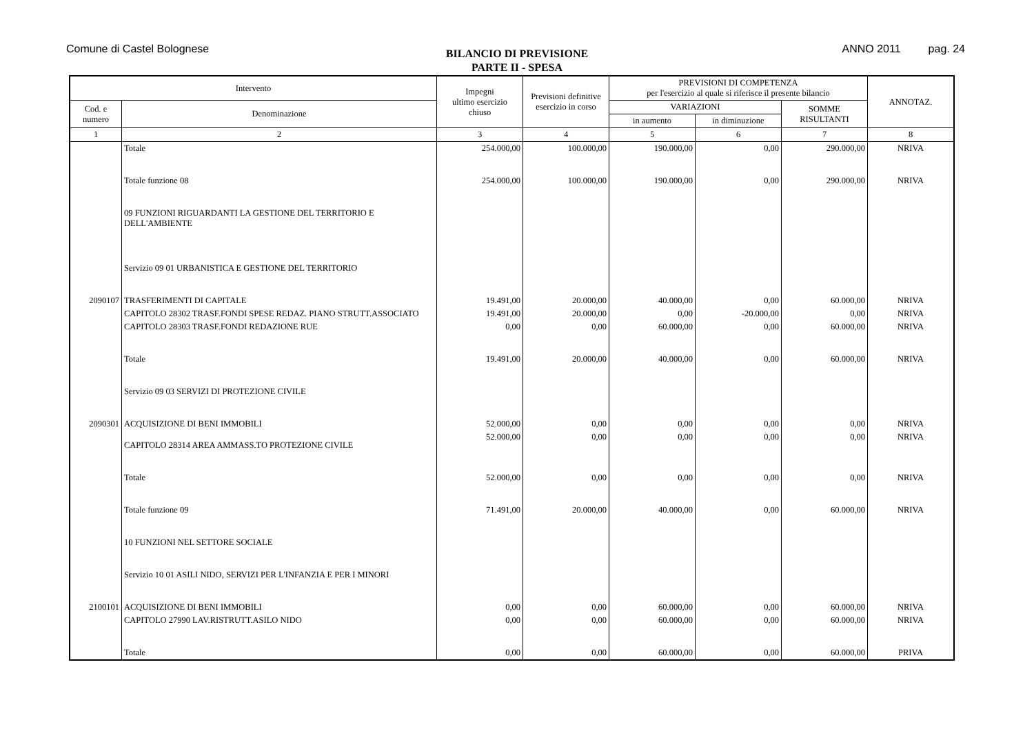Comune di Castel Bolognese
BILANCIO DI PREVISIONE
PARTE II - SPESA
ANNO 2011 pag. 24
| Intervento | | Impegni ultimo esercizio chiuso | Previsioni definitive esercizio in corso | PREVISIONI DI COMPETENZA per l'esercizio al quale si riferisce il presente bilancio | | | ANNOTAZ. |
| --- | --- | --- | --- | --- | --- | --- | --- |
| Cod. e numero | Denominazione | | | VARIAZIONI | | SOMME RISULTANTI | |
| | | | | in aumento | in diminuzione | | |
| 1 | 2 | 3 | 4 | 5 | 6 | 7 | 8 |
| | Totale | 254.000,00 | 100.000,00 | 190.000,00 | 0,00 | 290.000,00 | NRIVA |
| | Totale funzione 08 | 254.000,00 | 100.000,00 | 190.000,00 | 0,00 | 290.000,00 | NRIVA |
| | 09 FUNZIONI RIGUARDANTI LA GESTIONE DEL TERRITORIO E DELL'AMBIENTE | | | | | | |
| | Servizio 09 01 URBANISTICA E GESTIONE DEL TERRITORIO | | | | | | |
| 2090107 | TRASFERIMENTI DI CAPITALE | 19.491,00 | 20.000,00 | 40.000,00 | 0,00 | 60.000,00 | NRIVA |
| | CAPITOLO 28302 TRASF.FONDI SPESE REDAZ. PIANO STRUTT.ASSOCIATO | 19.491,00 | 20.000,00 | 0,00 | -20.000,00 | 0,00 | NRIVA |
| | CAPITOLO 28303 TRASF.FONDI REDAZIONE RUE | 0,00 | 0,00 | 60.000,00 | 0,00 | 60.000,00 | NRIVA |
| | Totale | 19.491,00 | 20.000,00 | 40.000,00 | 0,00 | 60.000,00 | NRIVA |
| | Servizio 09 03 SERVIZI DI PROTEZIONE CIVILE | | | | | | |
| 2090301 | ACQUISIZIONE DI BENI IMMOBILI | 52.000,00 | 0,00 | 0,00 | 0,00 | 0,00 | NRIVA |
| | CAPITOLO 28314 AREA AMMASS.TO PROTEZIONE CIVILE | 52.000,00 | 0,00 | 0,00 | 0,00 | 0,00 | NRIVA |
| | Totale | 52.000,00 | 0,00 | 0,00 | 0,00 | 0,00 | NRIVA |
| | Totale funzione 09 | 71.491,00 | 20.000,00 | 40.000,00 | 0,00 | 60.000,00 | NRIVA |
| | 10 FUNZIONI NEL SETTORE SOCIALE | | | | | | |
| | Servizio 10 01 ASILI NIDO, SERVIZI PER L'INFANZIA E PER I MINORI | | | | | | |
| 2100101 | ACQUISIZIONE DI BENI IMMOBILI | 0,00 | 0,00 | 60.000,00 | 0,00 | 60.000,00 | NRIVA |
| | CAPITOLO 27990 LAV.RISTRUTT.ASILO NIDO | 0,00 | 0,00 | 60.000,00 | 0,00 | 60.000,00 | NRIVA |
| | Totale | 0,00 | 0,00 | 60.000,00 | 0,00 | 60.000,00 | PRIVA |